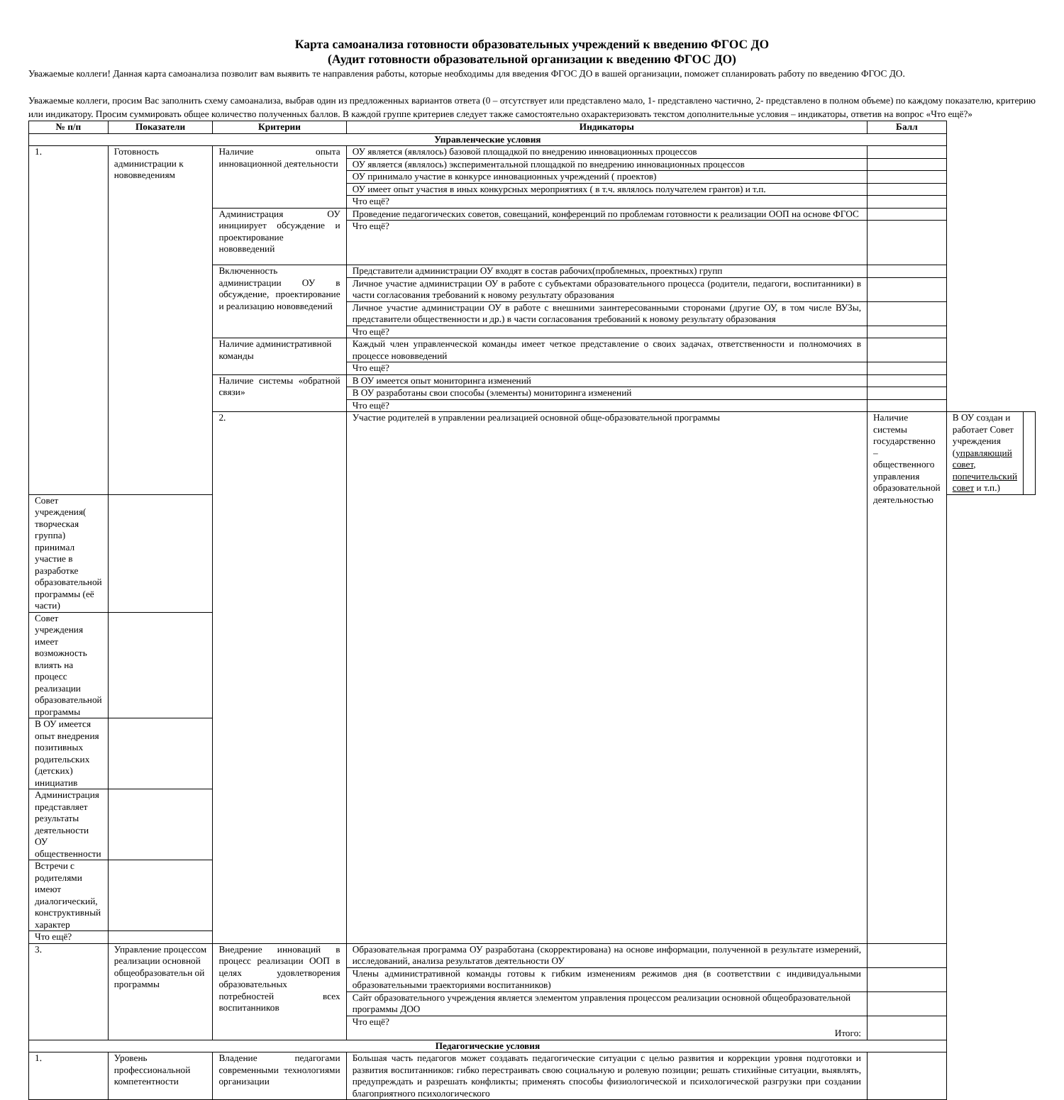Карта самоанализа готовности образовательных учреждений к введению ФГОС ДО
(Аудит готовности образовательной организации к введению ФГОС ДО)
Уважаемые коллеги! Данная карта самоанализа позволит вам выявить те направления работы, которые необходимы для введения ФГОС ДО в вашей организации, поможет спланировать работу по введению ФГОС ДО.
Уважаемые коллеги, просим Вас заполнить схему самоанализа, выбрав один из предложенных вариантов ответа (0 – отсутствует или представлено мало, 1- представлено частично, 2- представлено в полном объеме) по каждому показателю, критерию или индикатору. Просим суммировать общее количество полученных баллов. В каждой группе критериев следует также самостоятельно охарактеризовать текстом дополнительные условия – индикаторы, ответив на вопрос «Что ещё?»
| № п/п | Показатели | Критерии | Индикаторы | Балл | | |
| --- | --- | --- | --- | --- | --- | --- |
| Управленческие условия | | | | | | |
| 1. | Готовность администрации к нововведениям | Наличие опыта инновационной деятельности | ОУ является (являлось) базовой площадкой по внедрению инновационных процессов | | | |
| | | | ОУ является (являлось) экспериментальной площадкой по внедрению инновационных процессов | | | |
| | | | ОУ принимало участие в конкурсе инновационных учреждений ( проектов) | | | |
| | | | ОУ имеет опыт участия в иных конкурсных мероприятиях ( в т.ч. являлось получателем грантов) и т.п. | | | |
| | | | Что ещё? | | | |
| | | Администрация ОУ инициирует обсуждение и проектирование нововведений | Проведение педагогических советов, совещаний, конференций по проблемам готовности к реализации ООП на основе ФГОС | | | |
| | | | Что ещё? | | | |
| | | Включенность администрации ОУ в обсуждение, проектирование и реализацию нововведений | Представители администрации ОУ входят в состав рабочих(проблемных, проектных) групп | | | |
| | | | Личное участие администрации ОУ в работе с субъектами образовательного процесса (родители, педагоги, воспитанники) в части согласования требований к новому результату образования | | | |
| | | | Личное участие администрации ОУ в работе с внешними заинтересованными сторонами (другие ОУ, в том числе ВУЗы, представители общественности и др.) в части согласования требований к новому результату образования | | | |
| | | | Что ещё? | | | |
| | | Наличие административной команды | Каждый член управленческой команды имеет четкое представление о своих задачах, ответственности и полномочиях в процессе нововведений | | | |
| | | | Что ещё? | | | |
| | | Наличие системы «обратной связи» | В ОУ имеется опыт мониторинга изменений | | | |
| | | | В ОУ разработаны свои способы (элементы) мониторинга изменений | | | |
| | | | Что ещё? | | | |
| | | 2. | Участие родителей в управлении реализацией основной обще-образовательной программы | Наличие системы государственно – общественного управления образовательной деятельностью | В ОУ создан и работает Совет учреждения ( управляющий совет , попечительский совет и т.п.) | |
| Совет учреждения( творческая группа) принимал участие в разработке образовательной программы (её части) | | | | | | |
| Совет учреждения имеет возможность влиять на процесс реализации образовательной программы | | | | | | |
| В ОУ имеется опыт внедрения позитивных родительских (детских) инициатив | | | | | | |
| Администрация представляет результаты деятельности ОУ общественности | | | | | | |
| Встречи с родителями имеют диалогический, конструктивный характер | | | | | | |
| Что ещё? | | | | | | |
| 3. | Управление процессом реализации основной общеобразовательн ой программы | Внедрение инноваций в процесс реализации ООП в целях удовлетворения образовательных потребностей всех воспитанников | Образовательная программа ОУ разработана (скорректирована) на основе информации, полученной в результате измерений, исследований, анализа результатов деятельности ОУ | | | |
| | | | Члены административной команды готовы к гибким изменениям режимов дня (в соответствии с индивидуальными образовательными траекториями воспитанников) | | | |
| | | | Сайт образовательного учреждения является элементом управления процессом реализации основной общеобразовательной программы ДОО | | | |
| | | | Что ещё? Итого: | | | |
| Педагогические условия | | | | | | |
| 1. | Уровень профессиональной компетентности | Владение педагогами современными технологиями организации | Большая часть педагогов может создавать педагогические ситуации с целью развития и коррекции уровня подготовки и развития воспитанников: гибко перестраивать свою социальную и ролевую позиции; решать стихийные ситуации, выявлять, предупреждать и разрешать конфликты; применять способы физиологической и психологической разгрузки при создании благоприятного психологического | | | |